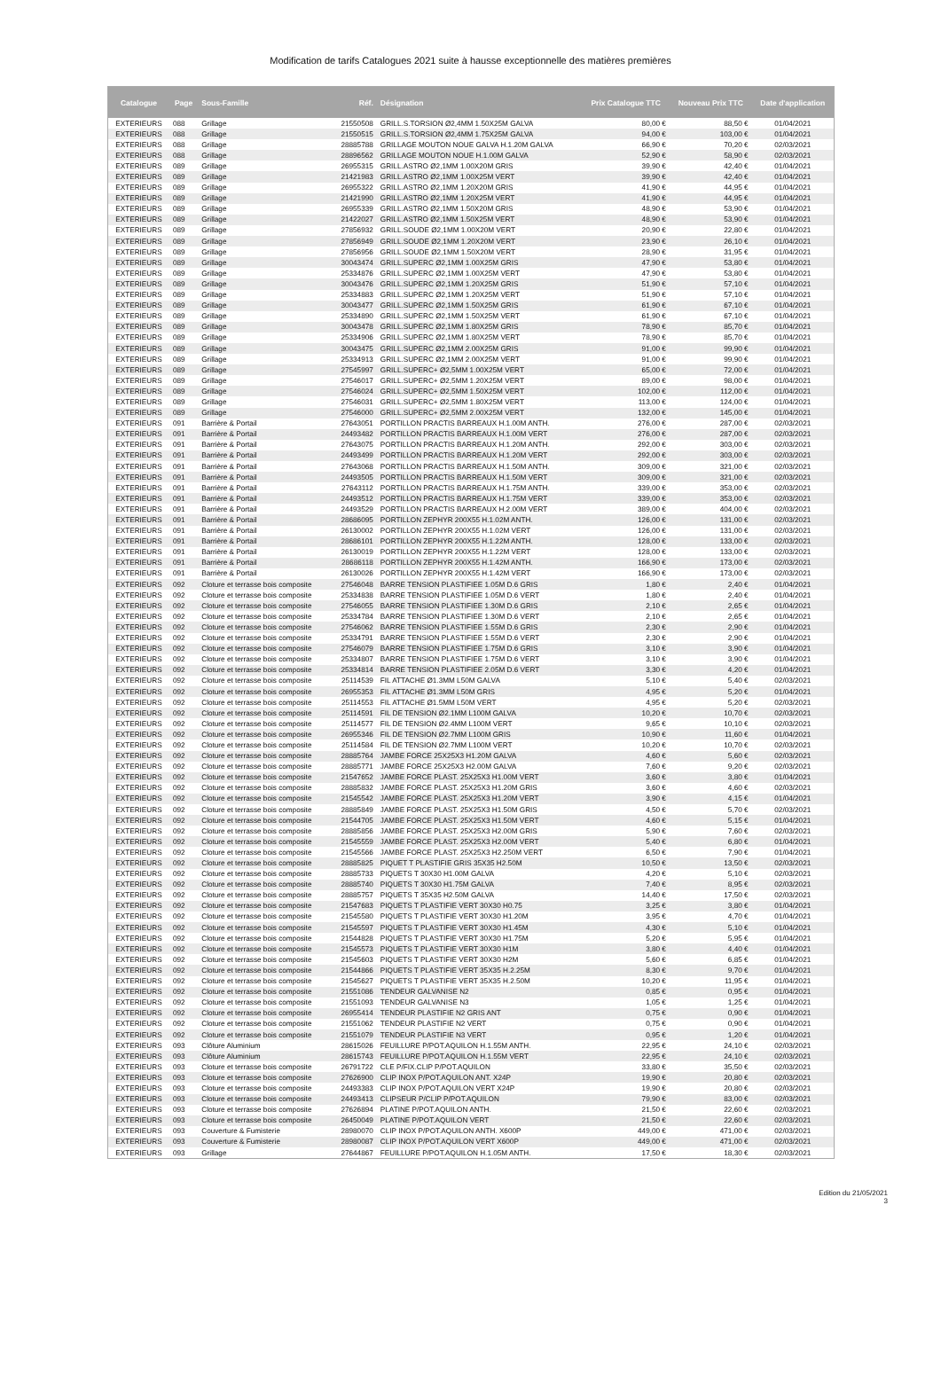Modification de tarifs Catalogues 2021 suite à hausse exceptionnelle des matières premières
| Catalogue | Page | Sous-Famille | Réf. | Désignation | Prix Catalogue TTC | Nouveau Prix TTC | Date d'application |
| --- | --- | --- | --- | --- | --- | --- | --- |
| EXTERIEURS | 088 | Grillage | 21550508 | GRILL.S.TORSION Ø2,4MM 1.50X25M GALVA | 80,00 € | 88,50 € | 01/04/2021 |
| EXTERIEURS | 088 | Grillage | 21550515 | GRILL.S.TORSION Ø2,4MM 1.75X25M GALVA | 94,00 € | 103,00 € | 01/04/2021 |
| EXTERIEURS | 088 | Grillage | 28885788 | GRILLAGE MOUTON NOUE GALVA H.1.20M GALVA | 66,90 € | 70,20 € | 02/03/2021 |
| EXTERIEURS | 088 | Grillage | 28896562 | GRILLAGE MOUTON NOUE H.1.00M GALVA | 52,90 € | 58,90 € | 02/03/2021 |
| EXTERIEURS | 089 | Grillage | 26955315 | GRILL.ASTRO Ø2,1MM 1.00X20M GRIS | 39,90 € | 42,40 € | 01/04/2021 |
| EXTERIEURS | 089 | Grillage | 21421983 | GRILL.ASTRO Ø2,1MM 1.00X25M VERT | 39,90 € | 42,40 € | 01/04/2021 |
| EXTERIEURS | 089 | Grillage | 26955322 | GRILL.ASTRO Ø2,1MM 1.20X20M GRIS | 41,90 € | 44,95 € | 01/04/2021 |
| EXTERIEURS | 089 | Grillage | 21421990 | GRILL.ASTRO Ø2,1MM 1.20X25M VERT | 41,90 € | 44,95 € | 01/04/2021 |
| EXTERIEURS | 089 | Grillage | 26955339 | GRILL.ASTRO Ø2,1MM 1.50X20M GRIS | 48,90 € | 53,90 € | 01/04/2021 |
| EXTERIEURS | 089 | Grillage | 21422027 | GRILL.ASTRO Ø2,1MM 1.50X25M VERT | 48,90 € | 53,90 € | 01/04/2021 |
| EXTERIEURS | 089 | Grillage | 27856932 | GRILL.SOUDE Ø2,1MM 1.00X20M VERT | 20,90 € | 22,80 € | 01/04/2021 |
| EXTERIEURS | 089 | Grillage | 27856949 | GRILL.SOUDE Ø2,1MM 1.20X20M VERT | 23,90 € | 26,10 € | 01/04/2021 |
| EXTERIEURS | 089 | Grillage | 27856956 | GRILL.SOUDE Ø2,1MM 1.50X20M VERT | 28,90 € | 31,95 € | 01/04/2021 |
| EXTERIEURS | 089 | Grillage | 30043474 | GRILL.SUPERC Ø2,1MM 1.00X25M GRIS | 47,90 € | 53,80 € | 01/04/2021 |
| EXTERIEURS | 089 | Grillage | 25334876 | GRILL.SUPERC Ø2,1MM 1.00X25M VERT | 47,90 € | 53,80 € | 01/04/2021 |
| EXTERIEURS | 089 | Grillage | 30043476 | GRILL.SUPERC Ø2,1MM 1.20X25M GRIS | 51,90 € | 57,10 € | 01/04/2021 |
| EXTERIEURS | 089 | Grillage | 25334883 | GRILL.SUPERC Ø2,1MM 1.20X25M VERT | 51,90 € | 57,10 € | 01/04/2021 |
| EXTERIEURS | 089 | Grillage | 30043477 | GRILL.SUPERC Ø2,1MM 1.50X25M GRIS | 61,90 € | 67,10 € | 01/04/2021 |
| EXTERIEURS | 089 | Grillage | 25334890 | GRILL.SUPERC Ø2,1MM 1.50X25M VERT | 61,90 € | 67,10 € | 01/04/2021 |
| EXTERIEURS | 089 | Grillage | 30043478 | GRILL.SUPERC Ø2,1MM 1.80X25M GRIS | 78,90 € | 85,70 € | 01/04/2021 |
| EXTERIEURS | 089 | Grillage | 25334906 | GRILL.SUPERC Ø2,1MM 1.80X25M VERT | 78,90 € | 85,70 € | 01/04/2021 |
| EXTERIEURS | 089 | Grillage | 30043475 | GRILL.SUPERC Ø2,1MM 2.00X25M GRIS | 91,00 € | 99,90 € | 01/04/2021 |
| EXTERIEURS | 089 | Grillage | 25334913 | GRILL.SUPERC Ø2,1MM 2.00X25M VERT | 91,00 € | 99,90 € | 01/04/2021 |
| EXTERIEURS | 089 | Grillage | 27545997 | GRILL.SUPERC+ Ø2,5MM 1.00X25M VERT | 65,00 € | 72,00 € | 01/04/2021 |
| EXTERIEURS | 089 | Grillage | 27546017 | GRILL.SUPERC+ Ø2,5MM 1.20X25M VERT | 89,00 € | 98,00 € | 01/04/2021 |
| EXTERIEURS | 089 | Grillage | 27546024 | GRILL.SUPERC+ Ø2,5MM 1.50X25M VERT | 102,00 € | 112,00 € | 01/04/2021 |
| EXTERIEURS | 089 | Grillage | 27546031 | GRILL.SUPERC+ Ø2,5MM 1.80X25M VERT | 113,00 € | 124,00 € | 01/04/2021 |
| EXTERIEURS | 089 | Grillage | 27546000 | GRILL.SUPERC+ Ø2,5MM 2.00X25M VERT | 132,00 € | 145,00 € | 01/04/2021 |
| EXTERIEURS | 091 | Barrière & Portail | 27643051 | PORTILLON PRACTIS BARREAUX H.1.00M ANTH. | 276,00 € | 287,00 € | 02/03/2021 |
| EXTERIEURS | 091 | Barrière & Portail | 24493482 | PORTILLON PRACTIS BARREAUX H.1.00M VERT | 276,00 € | 287,00 € | 02/03/2021 |
| EXTERIEURS | 091 | Barrière & Portail | 27643075 | PORTILLON PRACTIS BARREAUX H.1.20M ANTH. | 292,00 € | 303,00 € | 02/03/2021 |
| EXTERIEURS | 091 | Barrière & Portail | 24493499 | PORTILLON PRACTIS BARREAUX H.1.20M VERT | 292,00 € | 303,00 € | 02/03/2021 |
| EXTERIEURS | 091 | Barrière & Portail | 27643068 | PORTILLON PRACTIS BARREAUX H.1.50M ANTH. | 309,00 € | 321,00 € | 02/03/2021 |
| EXTERIEURS | 091 | Barrière & Portail | 24493505 | PORTILLON PRACTIS BARREAUX H.1.50M VERT | 309,00 € | 321,00 € | 02/03/2021 |
| EXTERIEURS | 091 | Barrière & Portail | 27643112 | PORTILLON PRACTIS BARREAUX H.1.75M ANTH. | 339,00 € | 353,00 € | 02/03/2021 |
| EXTERIEURS | 091 | Barrière & Portail | 24493512 | PORTILLON PRACTIS BARREAUX H.1.75M VERT | 339,00 € | 353,00 € | 02/03/2021 |
| EXTERIEURS | 091 | Barrière & Portail | 24493529 | PORTILLON PRACTIS BARREAUX H.2.00M VERT | 389,00 € | 404,00 € | 02/03/2021 |
| EXTERIEURS | 091 | Barrière & Portail | 28686095 | PORTILLON ZEPHYR 200X55 H.1.02M ANTH. | 126,00 € | 131,00 € | 02/03/2021 |
| EXTERIEURS | 091 | Barrière & Portail | 26130002 | PORTILLON ZEPHYR 200X55 H.1.02M VERT | 126,00 € | 131,00 € | 02/03/2021 |
| EXTERIEURS | 091 | Barrière & Portail | 28686101 | PORTILLON ZEPHYR 200X55 H.1.22M ANTH. | 128,00 € | 133,00 € | 02/03/2021 |
| EXTERIEURS | 091 | Barrière & Portail | 26130019 | PORTILLON ZEPHYR 200X55 H.1.22M VERT | 128,00 € | 133,00 € | 02/03/2021 |
| EXTERIEURS | 091 | Barrière & Portail | 28686118 | PORTILLON ZEPHYR 200X55 H.1.42M ANTH. | 166,90 € | 173,00 € | 02/03/2021 |
| EXTERIEURS | 091 | Barrière & Portail | 26130026 | PORTILLON ZEPHYR 200X55 H.1.42M VERT | 166,90 € | 173,00 € | 02/03/2021 |
| EXTERIEURS | 092 | Cloture et terrasse bois composite | 27546048 | BARRE TENSION PLASTIFIEE 1.05M D.6 GRIS | 1,80 € | 2,40 € | 01/04/2021 |
| EXTERIEURS | 092 | Cloture et terrasse bois composite | 25334838 | BARRE TENSION PLASTIFIEE 1.05M D.6 VERT | 1,80 € | 2,40 € | 01/04/2021 |
| EXTERIEURS | 092 | Cloture et terrasse bois composite | 27546055 | BARRE TENSION PLASTIFIEE 1.30M D.6 GRIS | 2,10 € | 2,65 € | 01/04/2021 |
| EXTERIEURS | 092 | Cloture et terrasse bois composite | 25334784 | BARRE TENSION PLASTIFIEE 1.30M D.6 VERT | 2,10 € | 2,65 € | 01/04/2021 |
| EXTERIEURS | 092 | Cloture et terrasse bois composite | 27546062 | BARRE TENSION PLASTIFIEE 1.55M D.6 GRIS | 2,30 € | 2,90 € | 01/04/2021 |
| EXTERIEURS | 092 | Cloture et terrasse bois composite | 25334791 | BARRE TENSION PLASTIFIEE 1.55M D.6 VERT | 2,30 € | 2,90 € | 01/04/2021 |
| EXTERIEURS | 092 | Cloture et terrasse bois composite | 27546079 | BARRE TENSION PLASTIFIEE 1.75M D.6 GRIS | 3,10 € | 3,90 € | 01/04/2021 |
| EXTERIEURS | 092 | Cloture et terrasse bois composite | 25334807 | BARRE TENSION PLASTIFIEE 1.75M D.6 VERT | 3,10 € | 3,90 € | 01/04/2021 |
| EXTERIEURS | 092 | Cloture et terrasse bois composite | 25334814 | BARRE TENSION PLASTIFIEE 2.05M D.6 VERT | 3,30 € | 4,20 € | 01/04/2021 |
| EXTERIEURS | 092 | Cloture et terrasse bois composite | 25114539 | FIL ATTACHE Ø1.3MM L50M GALVA | 5,10 € | 5,40 € | 02/03/2021 |
| EXTERIEURS | 092 | Cloture et terrasse bois composite | 26955353 | FIL ATTACHE Ø1.3MM L50M GRIS | 4,95 € | 5,20 € | 01/04/2021 |
| EXTERIEURS | 092 | Cloture et terrasse bois composite | 25114553 | FIL ATTACHE Ø1.5MM L50M VERT | 4,95 € | 5,20 € | 02/03/2021 |
| EXTERIEURS | 092 | Cloture et terrasse bois composite | 25114591 | FIL DE TENSION Ø2.1MM L100M GALVA | 10,20 € | 10,70 € | 02/03/2021 |
| EXTERIEURS | 092 | Cloture et terrasse bois composite | 25114577 | FIL DE TENSION Ø2.4MM L100M VERT | 9,65 € | 10,10 € | 02/03/2021 |
| EXTERIEURS | 092 | Cloture et terrasse bois composite | 26955346 | FIL DE TENSION Ø2.7MM L100M GRIS | 10,90 € | 11,60 € | 01/04/2021 |
| EXTERIEURS | 092 | Cloture et terrasse bois composite | 25114584 | FIL DE TENSION Ø2.7MM L100M VERT | 10,20 € | 10,70 € | 02/03/2021 |
| EXTERIEURS | 092 | Cloture et terrasse bois composite | 28885764 | JAMBE FORCE 25X25X3 H1.20M GALVA | 4,60 € | 5,60 € | 02/03/2021 |
| EXTERIEURS | 092 | Cloture et terrasse bois composite | 28885771 | JAMBE FORCE 25X25X3 H2.00M GALVA | 7,60 € | 9,20 € | 02/03/2021 |
| EXTERIEURS | 092 | Cloture et terrasse bois composite | 21547652 | JAMBE FORCE PLAST. 25X25X3 H1.00M VERT | 3,60 € | 3,80 € | 01/04/2021 |
| EXTERIEURS | 092 | Cloture et terrasse bois composite | 28885832 | JAMBE FORCE PLAST. 25X25X3 H1.20M GRIS | 3,60 € | 4,60 € | 02/03/2021 |
| EXTERIEURS | 092 | Cloture et terrasse bois composite | 21545542 | JAMBE FORCE PLAST. 25X25X3 H1.20M VERT | 3,90 € | 4,15 € | 01/04/2021 |
| EXTERIEURS | 092 | Cloture et terrasse bois composite | 28885849 | JAMBE FORCE PLAST. 25X25X3 H1.50M GRIS | 4,50 € | 5,70 € | 02/03/2021 |
| EXTERIEURS | 092 | Cloture et terrasse bois composite | 21544705 | JAMBE FORCE PLAST. 25X25X3 H1.50M VERT | 4,60 € | 5,15 € | 01/04/2021 |
| EXTERIEURS | 092 | Cloture et terrasse bois composite | 28885856 | JAMBE FORCE PLAST. 25X25X3 H2.00M GRIS | 5,90 € | 7,60 € | 02/03/2021 |
| EXTERIEURS | 092 | Cloture et terrasse bois composite | 21545559 | JAMBE FORCE PLAST. 25X25X3 H2.00M VERT | 5,40 € | 6,80 € | 01/04/2021 |
| EXTERIEURS | 092 | Cloture et terrasse bois composite | 21545566 | JAMBE FORCE PLAST. 25X25X3 H2.250M VERT | 6,50 € | 7,90 € | 01/04/2021 |
| EXTERIEURS | 092 | Cloture et terrasse bois composite | 28885825 | PIQUET T PLASTIFIE GRIS 35X35 H2.50M | 10,50 € | 13,50 € | 02/03/2021 |
| EXTERIEURS | 092 | Cloture et terrasse bois composite | 28885733 | PIQUETS T 30X30 H1.00M GALVA | 4,20 € | 5,10 € | 02/03/2021 |
| EXTERIEURS | 092 | Cloture et terrasse bois composite | 28885740 | PIQUETS T 30X30 H1.75M GALVA | 7,40 € | 8,95 € | 02/03/2021 |
| EXTERIEURS | 092 | Cloture et terrasse bois composite | 28885757 | PIQUETS T 35X35 H2.50M GALVA | 14,40 € | 17,50 € | 02/03/2021 |
| EXTERIEURS | 092 | Cloture et terrasse bois composite | 21547683 | PIQUETS T PLASTIFIE VERT 30X30 H0.75 | 3,25 € | 3,80 € | 01/04/2021 |
| EXTERIEURS | 092 | Cloture et terrasse bois composite | 21545580 | PIQUETS T PLASTIFIE VERT 30X30 H1.20M | 3,95 € | 4,70 € | 01/04/2021 |
| EXTERIEURS | 092 | Cloture et terrasse bois composite | 21545597 | PIQUETS T PLASTIFIE VERT 30X30 H1.45M | 4,30 € | 5,10 € | 01/04/2021 |
| EXTERIEURS | 092 | Cloture et terrasse bois composite | 21544828 | PIQUETS T PLASTIFIE VERT 30X30 H1.75M | 5,20 € | 5,95 € | 01/04/2021 |
| EXTERIEURS | 092 | Cloture et terrasse bois composite | 21545573 | PIQUETS T PLASTIFIE VERT 30X30 H1M | 3,80 € | 4,40 € | 01/04/2021 |
| EXTERIEURS | 092 | Cloture et terrasse bois composite | 21545603 | PIQUETS T PLASTIFIE VERT 30X30 H2M | 5,60 € | 6,85 € | 01/04/2021 |
| EXTERIEURS | 092 | Cloture et terrasse bois composite | 21544866 | PIQUETS T PLASTIFIE VERT 35X35 H.2.25M | 8,30 € | 9,70 € | 01/04/2021 |
| EXTERIEURS | 092 | Cloture et terrasse bois composite | 21545627 | PIQUETS T PLASTIFIE VERT 35X35 H.2.50M | 10,20 € | 11,95 € | 01/04/2021 |
| EXTERIEURS | 092 | Cloture et terrasse bois composite | 21551086 | TENDEUR GALVANISE N2 | 0,85 € | 0,95 € | 01/04/2021 |
| EXTERIEURS | 092 | Cloture et terrasse bois composite | 21551093 | TENDEUR GALVANISE N3 | 1,05 € | 1,25 € | 01/04/2021 |
| EXTERIEURS | 092 | Cloture et terrasse bois composite | 26955414 | TENDEUR PLASTIFIE N2 GRIS ANT | 0,75 € | 0,90 € | 01/04/2021 |
| EXTERIEURS | 092 | Cloture et terrasse bois composite | 21551062 | TENDEUR PLASTIFIE N2 VERT | 0,75 € | 0,90 € | 01/04/2021 |
| EXTERIEURS | 092 | Cloture et terrasse bois composite | 21551079 | TENDEUR PLASTIFIE N3 VERT | 0,95 € | 1,20 € | 01/04/2021 |
| EXTERIEURS | 093 | Clôture Aluminium | 28615026 | FEUILLURE P/POT.AQUILON H.1.55M ANTH. | 22,95 € | 24,10 € | 02/03/2021 |
| EXTERIEURS | 093 | Clôture Aluminium | 28615743 | FEUILLURE P/POT.AQUILON H.1.55M VERT | 22,95 € | 24,10 € | 02/03/2021 |
| EXTERIEURS | 093 | Cloture et terrasse bois composite | 26791722 | CLE P/FIX.CLIP P/POT.AQUILON | 33,80 € | 35,50 € | 02/03/2021 |
| EXTERIEURS | 093 | Cloture et terrasse bois composite | 27626900 | CLIP INOX P/POT.AQUILON ANT. X24P | 19,90 € | 20,80 € | 02/03/2021 |
| EXTERIEURS | 093 | Cloture et terrasse bois composite | 24493383 | CLIP INOX P/POT.AQUILON VERT X24P | 19,90 € | 20,80 € | 02/03/2021 |
| EXTERIEURS | 093 | Cloture et terrasse bois composite | 24493413 | CLIPSEUR P/CLIP P/POT.AQUILON | 79,90 € | 83,00 € | 02/03/2021 |
| EXTERIEURS | 093 | Cloture et terrasse bois composite | 27626894 | PLATINE P/POT.AQUILON ANTH. | 21,50 € | 22,60 € | 02/03/2021 |
| EXTERIEURS | 093 | Cloture et terrasse bois composite | 26450049 | PLATINE P/POT.AQUILON VERT | 21,50 € | 22,60 € | 02/03/2021 |
| EXTERIEURS | 093 | Couverture & Fumisterie | 28980070 | CLIP INOX P/POT.AQUILON ANTH. X600P | 449,00 € | 471,00 € | 02/03/2021 |
| EXTERIEURS | 093 | Couverture & Fumisterie | 28980087 | CLIP INOX P/POT.AQUILON VERT X600P | 449,00 € | 471,00 € | 02/03/2021 |
| EXTERIEURS | 093 | Grillage | 27644867 | FEUILLURE P/POT.AQUILON H.1.05M ANTH. | 17,50 € | 18,30 € | 02/03/2021 |
Edition du 21/05/2021
3